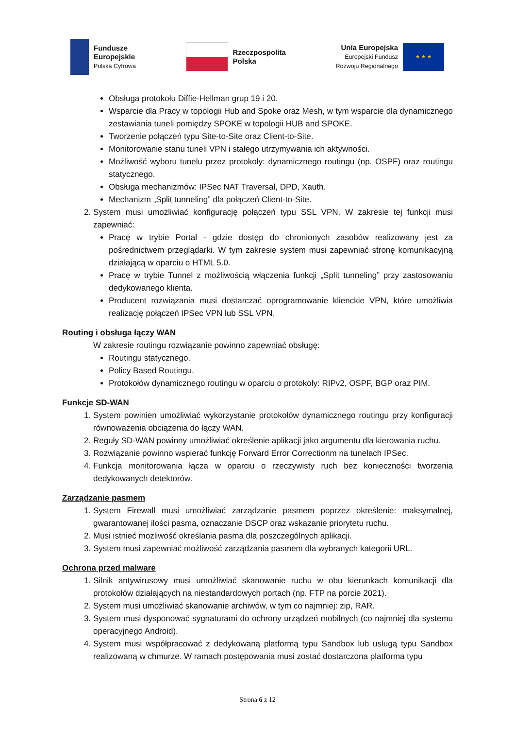Fundusze
Europejskie
Polska Cyfrowa
Rzeczpospolita
Polska
Unia Europejska
Europejski Fundusz
Rozwoju Regionalnego
★ ★ ★
Obsługa protokołu Diffie-Hellman grup 19 i 20.
Wsparcie dla Pracy w topologii Hub and Spoke oraz Mesh, w tym wsparcie dla dynamicznego zestawiania tuneli pomiędzy SPOKE w topologii HUB and SPOKE.
Tworzenie połączeń typu Site-to-Site oraz Client-to-Site.
Monitorowanie stanu tuneli VPN i stałego utrzymywania ich aktywności.
Możliwość wyboru tunelu przez protokoły: dynamicznego routingu (np. OSPF) oraz routingu statycznego.
Obsługa mechanizmów: IPSec NAT Traversal, DPD, Xauth.
Mechanizm „Split tunneling” dla połączeń Client-to-Site.
2. System musi umożliwiać konfigurację połączeń typu SSL VPN. W zakresie tej funkcji musi zapewniać:
Pracę w trybie Portal - gdzie dostęp do chronionych zasobów realizowany jest za pośrednictwem przeglądarki. W tym zakresie system musi zapewniać stronę komunikacyjną działającą w oparciu o HTML 5.0.
Pracę w trybie Tunnel z możliwością włączenia funkcji „Split tunneling” przy zastosowaniu dedykowanego klienta.
Producent rozwiązania musi dostarczać oprogramowanie klienckie VPN, które umożliwia realizację połączeń IPSec VPN lub SSL VPN.
Routing i obsługa łączy WAN
W zakresie routingu rozwiązanie powinno zapewniać obsługę:
Routingu statycznego.
Policy Based Routingu.
Protokołów dynamicznego routingu w oparciu o protokoły: RIPv2, OSPF, BGP oraz PIM.
Funkcje SD-WAN
1. System powinien umożliwiać wykorzystanie protokołów dynamicznego routingu przy konfiguracji równoważenia obciążenia do łączy WAN.
2. Reguły SD-WAN powinny umożliwiać określenie aplikacji jako argumentu dla kierowania ruchu.
3. Rozwiązanie powinno wspierać funkcję Forward Error Correctionm na tunelach IPSec.
4. Funkcja monitorowania łącza w oparciu o rzeczywisty ruch bez konieczności tworzenia dedykowanych detektorów.
Zarządzanie pasmem
1. System Firewall musi umożliwiać zarządzanie pasmem poprzez określenie: maksymalnej, gwarantowanej ilości pasma, oznaczanie DSCP oraz wskazanie priorytetu ruchu.
2. Musi istnieć możliwość określania pasma dla poszczególnych aplikacji.
3. System musi zapewniać możliwość zarządzania pasmem dla wybranych kategorii URL.
Ochrona przed malware
1. Silnik antywirusowy musi umożliwiać skanowanie ruchu w obu kierunkach komunikacji dla protokołów działających na niestandardowych portach (np. FTP na porcie 2021).
2. System musi umożliwiać skanowanie archiwów, w tym co najmniej: zip, RAR.
3. System musi dysponować sygnaturami do ochrony urządzeń mobilnych (co najmniej dla systemu operacyjnego Android).
4. System musi współpracować z dedykowaną platformą typu Sandbox lub usługą typu Sandbox realizowaną w chmurze. W ramach postępowania musi zostać dostarczona platforma typu
Strona 6 z 12